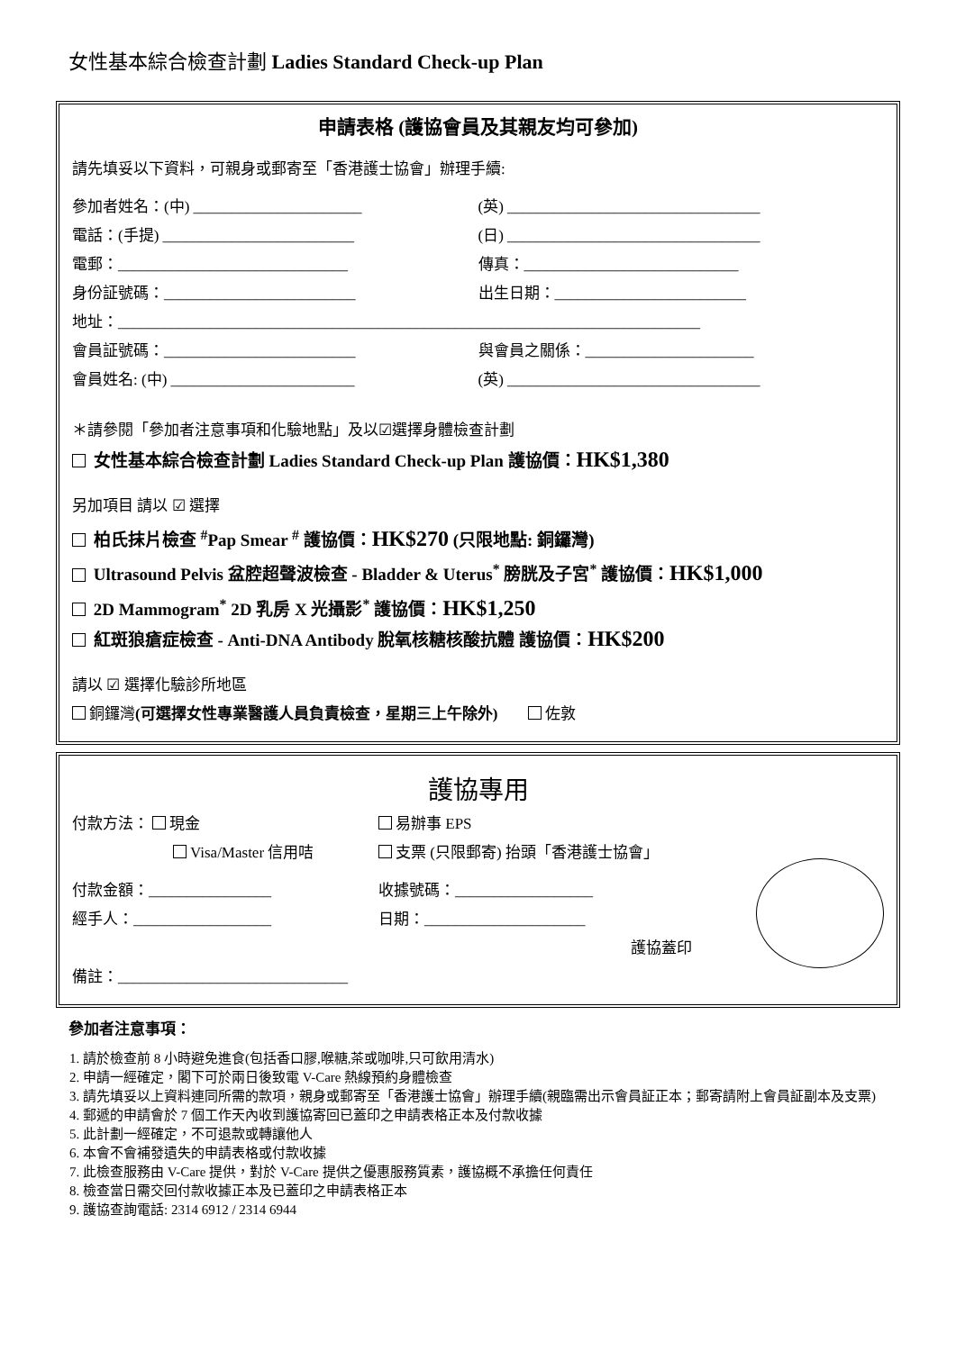女性基本綜合檢查計劃 Ladies Standard Check-up Plan
申請表格 (護協會員及其親友均可參加)
請先填妥以下資料，可親身或郵寄至「香港護士協會」辦理手續:
參加者姓名：(中) ______________________
(英) _________________________________
電話：(手提) _________________________
(日) _________________________________
電郵：______________________________
傳真：____________________________
身份証號碼：_________________________
出生日期：_________________________
地址：____________________________________________________________________________
會員証號碼：_________________________
與會員之關係：______________________
會員姓名: (中) ________________________
(英) _________________________________
＊請參閱「參加者注意事項和化驗地點」及以☑選擇身體檢查計劃
女性基本綜合檢查計劃 Ladies Standard Check-up Plan 護協價：HK$1,380
另加項目 請以 ☑ 選擇
柏氏抹片檢查 <sup>#</sup>Pap Smear <sup>#</sup> 護協價：HK$270 (只限地點: 銅鑼灣)
Ultrasound Pelvis 盆腔超聲波檢查 - Bladder & Uterus<sup>*</sup> 膀胱及子宮<sup>*</sup> 護協價：HK$1,000
2D Mammogram<sup>*</sup> 2D 乳房 X 光攝影<sup>*</sup> 護協價：HK$1,250
紅斑狼瘡症檢查 - Anti-DNA Antibody 脫氧核糖核酸抗體 護協價：HK$200
請以 ☑ 選擇化驗診所地區
銅鑼灣(可選擇女性專業醫護人員負責檢查，星期三上午除外) 佐敦
護協專用
付款方法： 現金 易辦事 EPS
Visa/Master 信用咭 支票 (只限郵寄) 抬頭「香港護士協會」
付款金額：________________ 收據號碼：__________________
經手人：__________________ 日期：_____________________
護協蓋印
備註：______________________________
參加者注意事項：
1. 請於檢查前 8 小時避免進食(包括香口膠,喉糖,茶或咖啡,只可飲用清水)
2. 申請一經確定，閣下可於兩日後致電 V-Care 熱線預約身體檢查
3. 請先填妥以上資料連同所需的款項，親身或郵寄至「香港護士協會」辦理手續(親臨需出示會員証正本；郵寄請附上會員証副本及支票)
4. 郵遞的申請會於 7 個工作天內收到護協寄回已蓋印之申請表格正本及付款收據
5. 此計劃一經確定，不可退款或轉讓他人
6. 本會不會補發遺失的申請表格或付款收據
7. 此檢查服務由 V-Care 提供，對於 V-Care 提供之優惠服務質素，護協概不承擔任何責任
8. 檢查當日需交回付款收據正本及已蓋印之申請表格正本
9. 護協查詢電話: 2314 6912 / 2314 6944